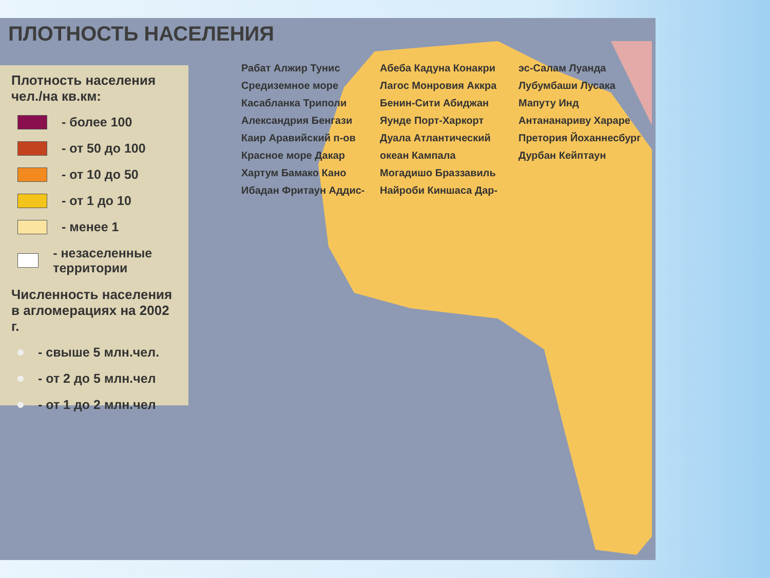ПЛОТНОСТЬ НАСЕЛЕНИЯ
Плотность населения чел./на кв.км:
- более 100
- от 50 до 100
- от 10 до 50
- от 1 до 10
- менее 1
- незаселенные территории
Численность населения в агломерациях на 2002 г.
- свыше 5 млн.чел.
- от 2 до 5 млн.чел
- от 1 до 2 млн.чел
Рабат Алжир Тунис Средиземное море Касабланка Триполи Александрия Бенгази Каир Аравийский п-ов Красное море Дакар Хартум Бамако Кано Ибадан Фритаун Аддис-Абеба Кадуна Конакри Лагос Монровия Аккра Бенин-Сити Абиджан Яунде Порт-Харкорт Дуала Атлантический океан Кампала Могадишо Браззавиль Найроби Киншаса Дар-эс-Салам Луанда Лубумбаши Лусака Мапуту Инд Антананариву Хараре Претория Йоханнесбург Дурбан Кейптаун